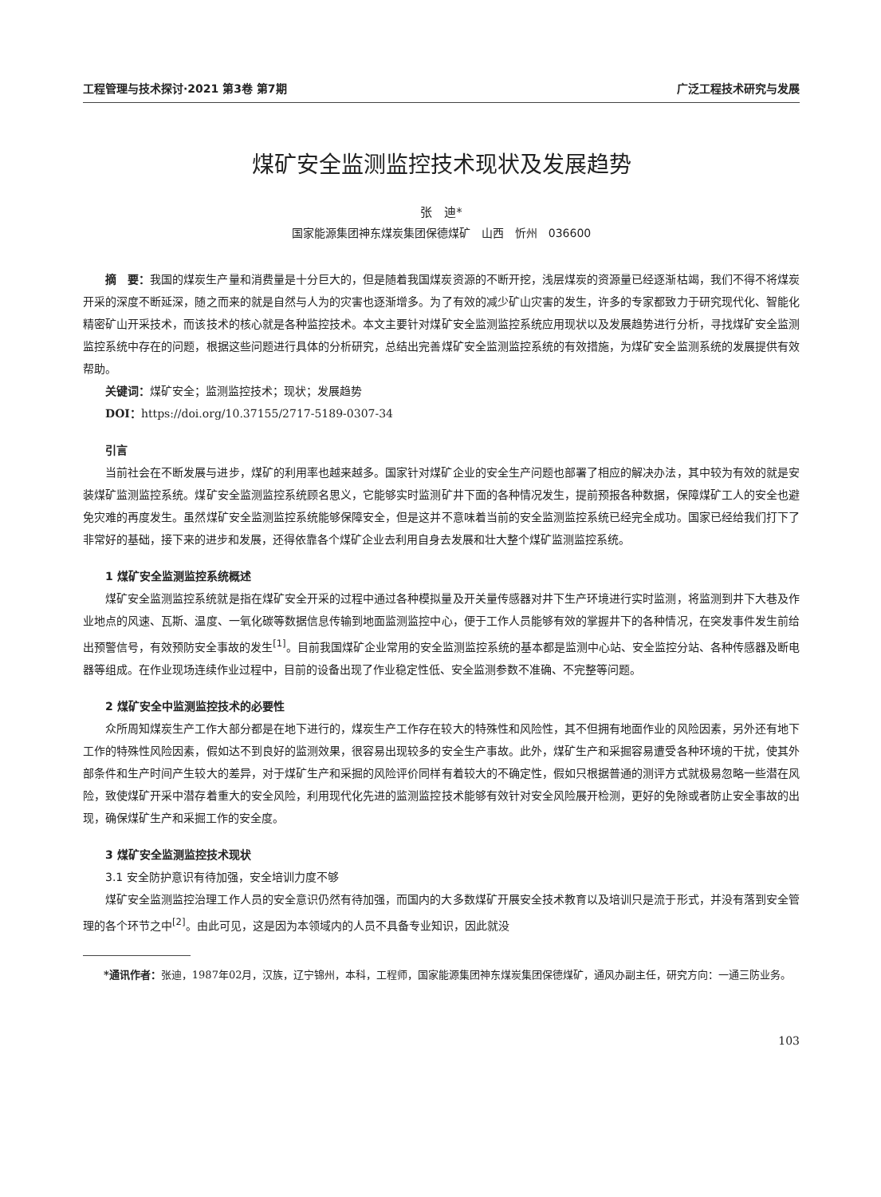工程管理与技术探讨·2021 第3卷 第7期 广泛工程技术研究与发展
煤矿安全监测监控技术现状及发展趋势
张　迪*
国家能源集团神东煤炭集团保德煤矿　山西　忻州　036600
摘　要：我国的煤炭生产量和消费量是十分巨大的，但是随着我国煤炭资源的不断开挖，浅层煤炭的资源量已经逐渐枯竭，我们不得不将煤炭开采的深度不断延深，随之而来的就是自然与人为的灾害也逐渐增多。为了有效的减少矿山灾害的发生，许多的专家都致力于研究现代化、智能化精密矿山开采技术，而该技术的核心就是各种监控技术。本文主要针对煤矿安全监测监控系统应用现状以及发展趋势进行分析，寻找煤矿安全监测监控系统中存在的问题，根据这些问题进行具体的分析研究，总结出完善煤矿安全监测监控系统的有效措施，为煤矿安全监测系统的发展提供有效帮助。
关键词：煤矿安全；监测监控技术；现状；发展趋势
DOI：https://doi.org/10.37155/2717-5189-0307-34
引言
当前社会在不断发展与进步，煤矿的利用率也越来越多。国家针对煤矿企业的安全生产问题也部署了相应的解决办法，其中较为有效的就是安装煤矿监测监控系统。煤矿安全监测监控系统顾名思义，它能够实时监测矿井下面的各种情况发生，提前预报各种数据，保障煤矿工人的安全也避免灾难的再度发生。虽然煤矿安全监测监控系统能够保障安全，但是这并不意味着当前的安全监测监控系统已经完全成功。国家已经给我们打下了非常好的基础，接下来的进步和发展，还得依靠各个煤矿企业去利用自身去发展和壮大整个煤矿监测监控系统。
1 煤矿安全监测监控系统概述
煤矿安全监测监控系统就是指在煤矿安全开采的过程中通过各种模拟量及开关量传感器对井下生产环境进行实时监测，将监测到井下大巷及作业地点的风速、瓦斯、温度、一氧化碳等数据信息传输到地面监测监控中心，便于工作人员能够有效的掌握井下的各种情况，在突发事件发生前给出预警信号，有效预防安全事故的发生<sup>[1]</sup>。目前我国煤矿企业常用的安全监测监控系统的基本都是监测中心站、安全监控分站、各种传感器及断电器等组成。在作业现场连续作业过程中，目前的设备出现了作业稳定性低、安全监测参数不准确、不完整等问题。
2 煤矿安全中监测监控技术的必要性
众所周知煤炭生产工作大部分都是在地下进行的，煤炭生产工作存在较大的特殊性和风险性，其不但拥有地面作业的风险因素，另外还有地下工作的特殊性风险因素，假如达不到良好的监测效果，很容易出现较多的安全生产事故。此外，煤矿生产和采掘容易遭受各种环境的干扰，使其外部条件和生产时间产生较大的差异，对于煤矿生产和采掘的风险评价同样有着较大的不确定性，假如只根据普通的测评方式就极易忽略一些潜在风险，致使煤矿开采中潜存着重大的安全风险，利用现代化先进的监测监控技术能够有效针对安全风险展开检测，更好的免除或者防止安全事故的出现，确保煤矿生产和采掘工作的安全度。
3 煤矿安全监测监控技术现状
3.1 安全防护意识有待加强，安全培训力度不够
煤矿安全监测监控治理工作人员的安全意识仍然有待加强，而国内的大多数煤矿开展安全技术教育以及培训只是流于形式，并没有落到安全管理的各个环节之中<sup>[2]</sup>。由此可见，这是因为本领域内的人员不具备专业知识，因此就没
*通讯作者：张迪，1987年02月，汉族，辽宁锦州，本科，工程师，国家能源集团神东煤炭集团保德煤矿，通风办副主任，研究方向：一通三防业务。
103